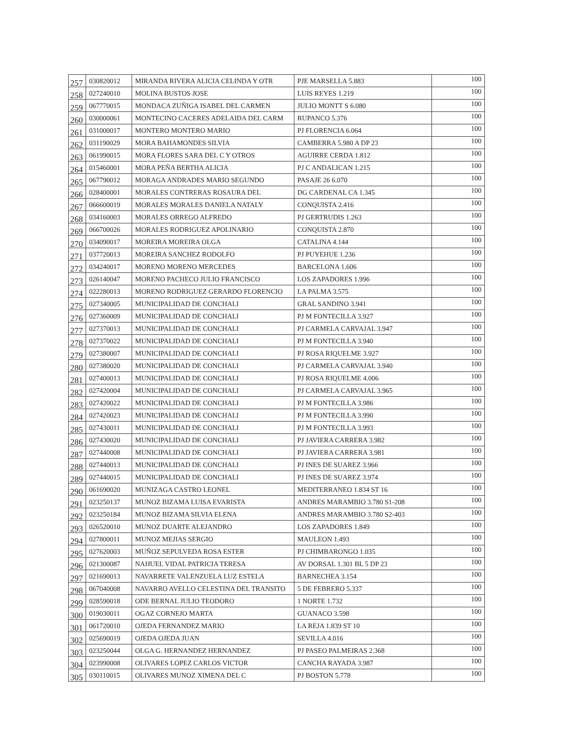| 257 | 030820012 | MIRANDA RIVERA ALICIA CELINDA Y OTR | PJE MARSELLA 5.883 | 100 |
| 258 | 027240010 | MOLINA BUSTOS JOSE | LUIS REYES 1.219 | 100 |
| 259 | 067770015 | MONDACA ZUÑIGA ISABEL DEL CARMEN | JULIO MONTT S 6.080 | 100 |
| 260 | 030000061 | MONTECINO CACERES ADELAIDA DEL CARM | RUPANCO 5.376 | 100 |
| 261 | 031000017 | MONTERO MONTERO MARIO | PJ FLORENCIA 6.064 | 100 |
| 262 | 031190029 | MORA BAHAMONDES SILVIA | CAMBERRA 5.980 A DP 23 | 100 |
| 263 | 061990015 | MORA FLORES SARA DEL C Y OTROS | AGUIRRE CERDA 1.812 | 100 |
| 264 | 015460001 | MORA PEÑA BERTHA ALICIA | PJ C ANDALICAN 1.215 | 100 |
| 265 | 067790012 | MORAGA ANDRADES MARIO SEGUNDO | PASAJE 26 6.070 | 100 |
| 266 | 028400001 | MORALES CONTRERAS ROSAURA DEL | DG CARDENAL CA 1.345 | 100 |
| 267 | 066600019 | MORALES MORALES DANIELA NATALY | CONQUISTA 2.416 | 100 |
| 268 | 034160003 | MORALES ORREGO ALFREDO | PJ GERTRUDIS 1.263 | 100 |
| 269 | 066700026 | MORALES RODRIGUEZ APOLINARIO | CONQUISTA 2.870 | 100 |
| 270 | 034090017 | MOREIRA MOREIRA OLGA | CATALINA 4.144 | 100 |
| 271 | 037720013 | MOREIRA SANCHEZ RODOLFO | PJ PUYEHUE 1.236 | 100 |
| 272 | 034240017 | MORENO MORENO MERCEDES | BARCELONA 1.606 | 100 |
| 273 | 026140047 | MORENO PACHECO JULIO FRANCISCO | LOS ZAPADORES 1.996 | 100 |
| 274 | 022280013 | MORENO RODRIGUEZ GERARDO FLORENCIO | LA PALMA 3.575 | 100 |
| 275 | 027340005 | MUNICIPALIDAD DE CONCHALI | GRAL SANDINO 3.941 | 100 |
| 276 | 027360009 | MUNICIPALIDAD DE CONCHALI | PJ M FONTECILLA 3.927 | 100 |
| 277 | 027370013 | MUNICIPALIDAD DE CONCHALI | PJ CARMELA CARVAJAL 3.947 | 100 |
| 278 | 027370022 | MUNICIPALIDAD DE CONCHALI | PJ M FONTECILLA 3.940 | 100 |
| 279 | 027380007 | MUNICIPALIDAD DE CONCHALI | PJ ROSA RIQUELME 3.927 | 100 |
| 280 | 027380020 | MUNICIPALIDAD DE CONCHALI | PJ CARMELA CARVAJAL 3.940 | 100 |
| 281 | 027400013 | MUNICIPALIDAD DE CONCHALI | PJ ROSA RIQUELME 4.006 | 100 |
| 282 | 027420004 | MUNICIPALIDAD DE CONCHALI | PJ CARMELA CARVAJAL 3.965 | 100 |
| 283 | 027420022 | MUNICIPALIDAD DE CONCHALI | PJ M FONTECILLA 3.986 | 100 |
| 284 | 027420023 | MUNICIPALIDAD DE CONCHALI | PJ M FONTECILLA 3.990 | 100 |
| 285 | 027430011 | MUNICIPALIDAD DE CONCHALI | PJ M FONTECILLA 3.993 | 100 |
| 286 | 027430020 | MUNICIPALIDAD DE CONCHALI | PJ JAVIERA CARRERA 3.982 | 100 |
| 287 | 027440008 | MUNICIPALIDAD DE CONCHALI | PJ JAVIERA CARRERA 3.981 | 100 |
| 288 | 027440013 | MUNICIPALIDAD DE CONCHALI | PJ INES DE SUAREZ 3.966 | 100 |
| 289 | 027440015 | MUNICIPALIDAD DE CONCHALI | PJ INES DE SUAREZ 3.974 | 100 |
| 290 | 061690020 | MUNIZAGA CASTRO LEONEL | MEDITERRANEO 1.834 ST 16 | 100 |
| 291 | 023250137 | MUNOZ BIZAMA LUISA EVARISTA | ANDRES MARAMBIO 3.780 S1-208 | 100 |
| 292 | 023250184 | MUNOZ BIZAMA SILVIA ELENA | ANDRES MARAMBIO 3.780 S2-403 | 100 |
| 293 | 026520010 | MUNOZ DUARTE ALEJANDRO | LOS ZAPADORES 1.849 | 100 |
| 294 | 027800011 | MUNOZ MEJIAS SERGIO | MAULEON 1.493 | 100 |
| 295 | 027620003 | MUÑOZ SEPULVEDA ROSA ESTER | PJ CHIMBARONGO 1.035 | 100 |
| 296 | 021300087 | NAHUEL VIDAL PATRICIA TERESA | AV DORSAL 1.301 BL 5 DP 23 | 100 |
| 297 | 021690013 | NAVARRETE VALENZUELA LUZ ESTELA | BARNECHEA 3.154 | 100 |
| 298 | 067040008 | NAVARRO AVELLO CELESTINA DEL TRANSITO | 5 DE FEBRERO 5.337 | 100 |
| 299 | 028590018 | ODE BERNAL JULIO TEODORO | 1 NORTE 1.732 | 100 |
| 300 | 019030011 | OGAZ CORNEJO MARTA | GUANACO 3.598 | 100 |
| 301 | 061720010 | OJEDA FERNANDEZ MARIO | LA REJA 1.839 ST 10 | 100 |
| 302 | 025690019 | OJEDA OJEDA JUAN | SEVILLA 4.016 | 100 |
| 303 | 023250044 | OLGA G. HERNANDEZ HERNANDEZ | PJ PASEO PALMEIRAS 2.368 | 100 |
| 304 | 023990008 | OLIVARES LOPEZ CARLOS VICTOR | CANCHA RAYADA 3.987 | 100 |
| 305 | 030110015 | OLIVARES MUNOZ XIMENA DEL C | PJ BOSTON 5.778 | 100 |